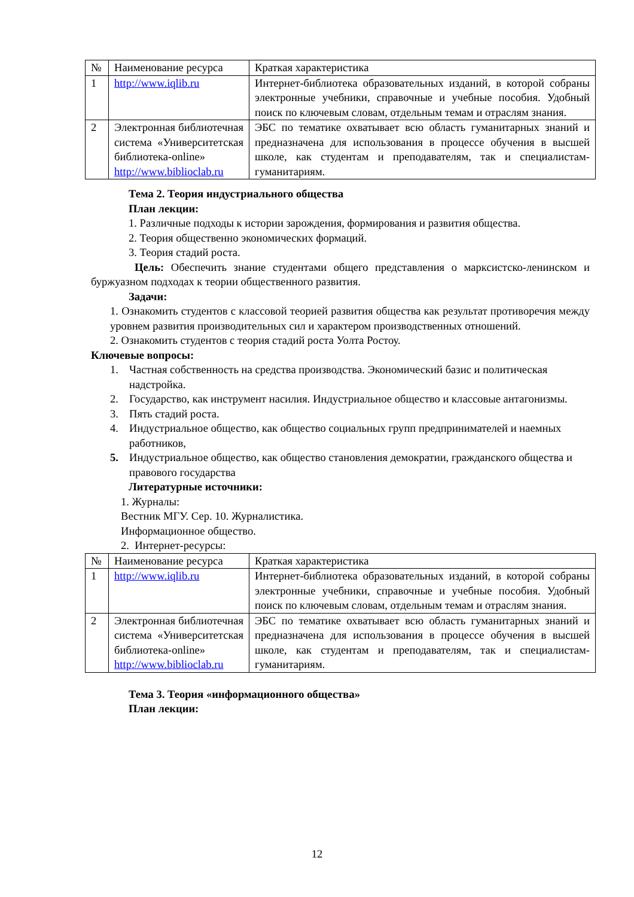| № | Наименование ресурса | Краткая характеристика |
| 1 | http://www.iqlib.ru | Интернет-библиотека образовательных изданий, в которой собраны электронные учебники, справочные и учебные пособия. Удобный поиск по ключевым словам, отдельным темам и отраслям знания. |
| 2 | Электронная библиотечная система «Университетская библиотека-online» http://www.biblioclab.ru | ЭБС по тематике охватывает всю область гуманитарных знаний и предназначена для использования в процессе обучения в высшей школе, как студентам и преподавателям, так и специалистам-гуманитариям. |
Тема 2. Теория индустриального общества
План лекции:
1. Различные подходы к истории зарождения, формирования и развития общества.
2. Теория общественно экономических формаций.
3. Теория стадий роста.
Цель: Обеспечить знание студентами общего представления о марксистско-ленинском и буржуазном подходах к теории общественного развития.
Задачи:
1. Ознакомить студентов с классовой теорией развития общества как результат противоречия между уровнем развития производительных сил и характером производственных отношений.
2. Ознакомить студентов с теория стадий роста Уолта Ростоу.
Ключевые вопросы:
1. Частная собственность на средства производства. Экономический базис и политическая надстройка.
2. Государство, как инструмент насилия. Индустриальное общество и классовые антагонизмы.
3. Пять стадий роста.
4. Индустриальное общество, как общество социальных групп предпринимателей и наемных работников,
5. Индустриальное общество, как общество становления демократии, гражданского общества и правового государства
Литературные источники:
1. Журналы:
Вестник МГУ. Сер. 10. Журналистика.
Информационное общество.
2. Интернет-ресурсы:
| № | Наименование ресурса | Краткая характеристика |
| 1 | http://www.iqlib.ru | Интернет-библиотека образовательных изданий, в которой собраны электронные учебники, справочные и учебные пособия. Удобный поиск по ключевым словам, отдельным темам и отраслям знания. |
| 2 | Электронная библиотечная система «Университетская библиотека-online» http://www.biblioclab.ru | ЭБС по тематике охватывает всю область гуманитарных знаний и предназначена для использования в процессе обучения в высшей школе, как студентам и преподавателям, так и специалистам-гуманитариям. |
Тема 3. Теория «информационного общества»
План лекции:
12